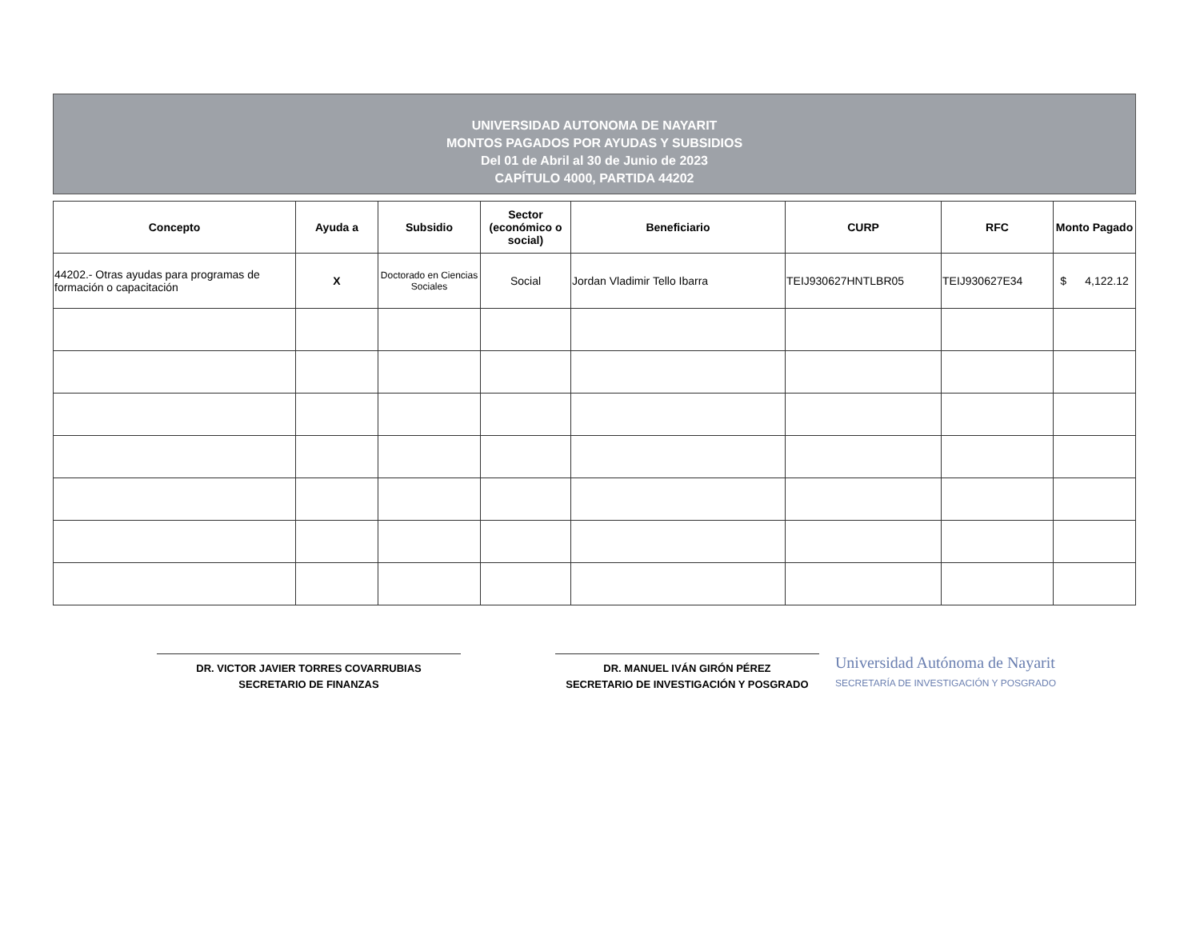UNIVERSIDAD AUTONOMA DE NAYARIT
MONTOS PAGADOS POR AYUDAS Y SUBSIDIOS
Del 01 de Abril al 30 de Junio de 2023
CAPÍTULO 4000, PARTIDA 44202
| Concepto | Ayuda a | Subsidio | Sector (económico o social) | Beneficiario | CURP | RFC | Monto Pagado |
| --- | --- | --- | --- | --- | --- | --- | --- |
| 44202.- Otras ayudas para programas de formación o capacitación | X | Doctorado en Ciencias Sociales | Social | Jordan Vladimir Tello Ibarra | TEIJ930627HNTLBR05 | TEIJ930627E34 | $ 4,122.12 |
DR. VICTOR JAVIER TORRES COVARRUBIAS
SECRETARIO DE FINANZAS
DR. MANUEL IVÁN GIRÓN PÉREZ
SECRETARIO DE INVESTIGACIÓN Y POSGRADO
Universidad Autónoma de Nayarit
SECRETARÍA DE INVESTIGACIÓN Y POSGRADO